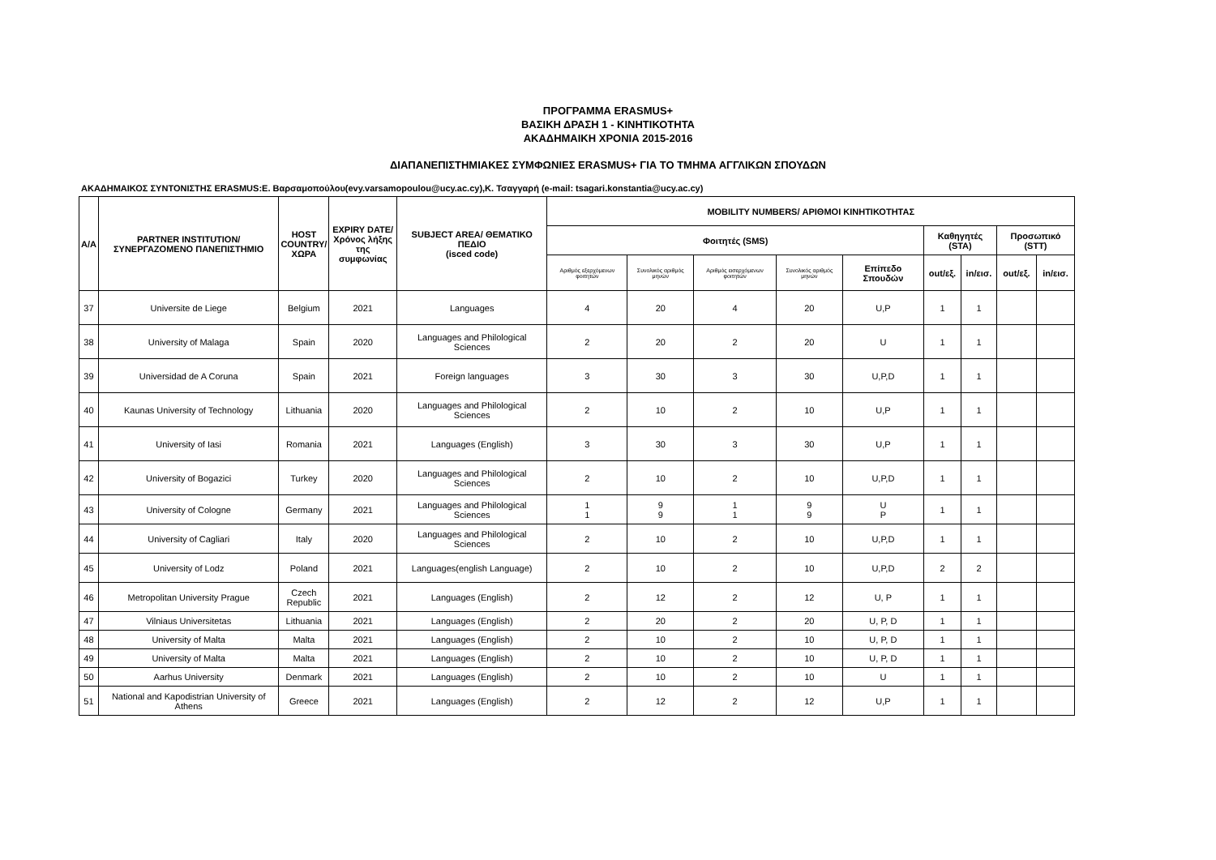ΠΡΟΓΡΑΜΜΑ ERASMUS+
ΒΑΣΙΚΗ ΔΡΑΣΗ 1 - ΚΙΝΗΤΙΚΟΤΗΤΑ
ΑΚΑΔΗΜΑΙΚΗ ΧΡΟΝΙΑ 2015-2016
ΔΙΑΠΑΝΕΠΙΣΤΗΜΙΑΚΕΣ ΣΥΜΦΩΝΙΕΣ ERASMUS+ ΓΙΑ ΤΟ ΤΜΗΜΑ ΑΓΓΛΙΚΩΝ ΣΠΟΥΔΩΝ
ΑΚΑΔΗΜΑΙΚΟΣ ΣΥΝΤΟΝΙΣΤΗΣ ERASMUS:Ε. Βαρσαμοπούλου(evy.varsamopoulou@ucy.ac.cy),Κ. Τσαγγαρή (e-mail: tsagari.konstantia@ucy.ac.cy)
| A/A | PARTNER INSTITUTION/ ΣΥΝΕΡΓΑΖΟΜΕΝΟ ΠΑΝΕΠΙΣΤΗΜΙΟ | HOST COUNTRY/ ΧΩΡΑ | EXPIRY DATE/ Χρόνος λήξης της συμφωνίας | SUBJECT AREA/ ΘΕΜΑΤΙΚΟ ΠΕΔΙΟ (isced code) | MOBILITY NUMBERS/ ΑΡΙΘΜΟΙ ΚΙΝΗΤΙΚΟΤΗΤΑΣ | | | | | | | | |
| --- | --- | --- | --- | --- | --- | --- | --- | --- | --- | --- | --- | --- | --- |
| | | | | | Φοιτητές (SMS) | | | | | Καθηγητές (STA) | | Προσωπικό (STT) | |
| | | | | | Αριθμός εξερχόμενων φοιτητών | Συνολικός αριθμός μηνών | Αριθμός εισερχόμενων φοιτητών | Συνολικός αριθμός μηνών | Επίπεδο Σπουδών | out/εξ. | in/εισ. | out/εξ. | in/εισ. |
| 37 | Universite de Liege | Belgium | 2021 | Languages | 4 | 20 | 4 | 20 | U,P | 1 | 1 | | |
| 38 | University of Malaga | Spain | 2020 | Languages and Philological Sciences | 2 | 20 | 2 | 20 | U | 1 | 1 | | |
| 39 | Universidad de A Coruna | Spain | 2021 | Foreign languages | 3 | 30 | 3 | 30 | U,P,D | 1 | 1 | | |
| 40 | Kaunas University of Technology | Lithuania | 2020 | Languages and Philological Sciences | 2 | 10 | 2 | 10 | U,P | 1 | 1 | | |
| 41 | University of Iasi | Romania | 2021 | Languages (English) | 3 | 30 | 3 | 30 | U,P | 1 | 1 | | |
| 42 | University of Bogazici | Turkey | 2020 | Languages and Philological Sciences | 2 | 10 | 2 | 10 | U,P,D | 1 | 1 | | |
| 43 | University of Cologne | Germany | 2021 | Languages and Philological Sciences | 1 1 | 9 9 | 1 1 | 9 9 | U P | 1 | 1 | | |
| 44 | University of Cagliari | Italy | 2020 | Languages and Philological Sciences | 2 | 10 | 2 | 10 | U,P,D | 1 | 1 | | |
| 45 | University of Lodz | Poland | 2021 | Languages(english Language) | 2 | 10 | 2 | 10 | U,P,D | 2 | 2 | | |
| 46 | Metropolitan University Prague | Czech Republic | 2021 | Languages (English) | 2 | 12 | 2 | 12 | U, P | 1 | 1 | | |
| 47 | Vilniaus Universitetas | Lithuania | 2021 | Languages (English) | 2 | 20 | 2 | 20 | U, P, D | 1 | 1 | | |
| 48 | University of Malta | Malta | 2021 | Languages (English) | 2 | 10 | 2 | 10 | U, P, D | 1 | 1 | | |
| 49 | University of Malta | Malta | 2021 | Languages (English) | 2 | 10 | 2 | 10 | U, P, D | 1 | 1 | | |
| 50 | Aarhus University | Denmark | 2021 | Languages (English) | 2 | 10 | 2 | 10 | U | 1 | 1 | | |
| 51 | National and Kapodistrian University of Athens | Greece | 2021 | Languages (English) | 2 | 12 | 2 | 12 | U,P | 1 | 1 | | |